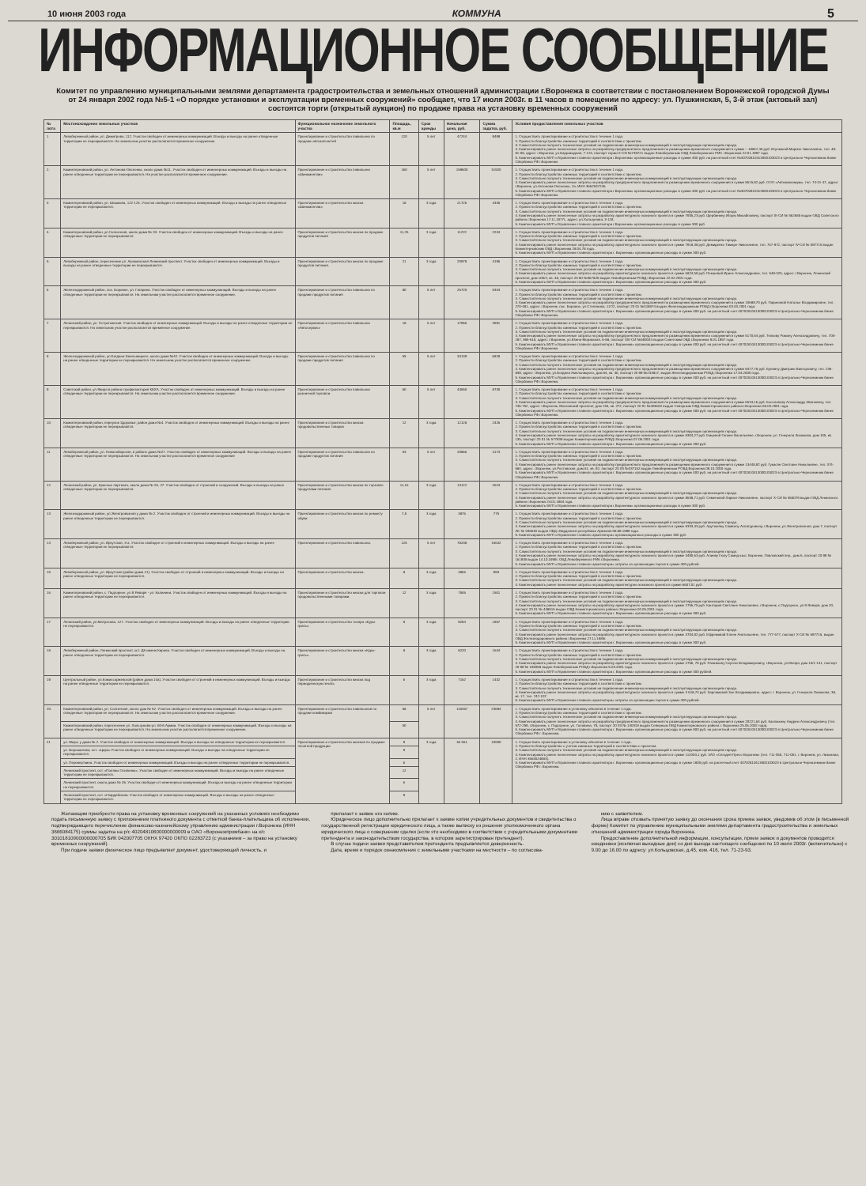10 июня 2003 года КОММУНА 5
ИНФОРМАЦИОННОЕ СООБЩЕНИЕ
Комитет по управлению муниципальными землями департамента градостроительства и земельных отношений администрации г.Воронежа в соответствии с постановлением Воронежской городской Думы от 24 января 2002 года №5-1 «О порядке установки и эксплуатации временных сооружений» сообщает, что 17 июля 2003г. в 11 часов в помещении по адресу: ул. Пушкинская, 5, 3-й этаж (актовый зал) состоятся торги (открытый аукцион) по продаже права на установку временных сооружений
| № лота | Местонахождение земельных участков | Функциональное назначение земельного участка | Площадь, кв.м | Срок аренды | Начальная цена, руб. | Сумма задатка, руб. | Условия предоставления земельных участков |
| --- | --- | --- | --- | --- | --- | --- | --- |
| 1 | Левобережный район, ул. Димитрова, 112. Участок свободен от инженерных коммуникаций. Въезды и выезды на ранее отведенные территории не перекрываются. На земельном участке располагается временное сооружение. | Проектирование и строительство павильона по продаже автозапчастей | 120 | 5 лет | 47244 | 9499 | 1. Осуществить проектирование и строительство в течение 1 года. 2. Провести благоустройство смежных территорий в соответствии с проектом. 3. Самостоятельно получить технические условия на подключение инженерных коммуникаций в эксплуатирующих организациях города. 4. Компенсировать ранее понесенные затраты на разработку предпроектного предложения по размещению временного сооружения в сумме – 18847,46 руб. Втулкиной Марине Николаевне, тел. 48-91-08, адрес: г.Воронеж, ул.Баррикадная, 7-123, паспорт серии Х-СN №735721 выдан Левобережным ОВД Левобережного РИС г.Воронежа 22.01.1997 года. 5. Компенсировать МУП «Управление главного архитектора г.Воронежа» организационные расходы в сумме 400 руб. на расчетный счет №40702810413000103023 в Центрально-Черноземном банке Сбербанка РФ г.Воронежа |
| 2. | Коминтерновский район, ул. Антонова-Овсеенко, около дома №11. Участок свободен от инженерных коммуникаций. Въезды и выезды на ранее отведенные территории не перекрываются. На участке располагается временное сооружение. | Проектирование и строительство павильона «Шиномонтаж» | 160 | 5 лет | 159600 | 31920 | 1. Осуществить проектирование и строительство в течение 1 года. 2. Провести благоустройство смежных территорий в соответствии с проектом. 3. Самостоятельно получить технические условия на подключение инженерных коммуникаций в эксплуатирующих организациях города. 4. Компенсировать ранее понесенные затраты на разработку предпроектного предложения по размещению временного сооружения в сумме 8515,92 руб. ООО «Автомаксимум», тел. 74-31-47, адрес: г.Воронеж, ул.Антонова-Овсеенко, 2а, ИНН 3662047246. 5. Компенсировать МУП «Управление главного архитектора г.Воронежа» организационные расходы в сумме 400 руб. на расчетный счет №40702810413000103023 в Центрально-Черноземном банке Сбербанка РФ г.Воронежа. |
| 3 | Коминтерновский район, ул. Шишкова, 122-124. Участок свободен от инженерных коммуникаций. Въезды и выезды на ранее отведенные территории не перекрываются. | Проектирование и строительство киоска «Шиномонтаж» | 18 | 3 года | 21726 | 4345 | 1. Осуществить проектирование и строительство в течение 1 года. 2. Провести благоустройство смежных территорий в соответствии с проектом. 3. Самостоятельно получить технические условия на подключение инженерных коммуникаций в эксплуатирующих организациях города. 4. Компенсировать ранее понесенные затраты на разработку архитектурного эскизного проекта в сумме 7935,23 руб. Щербинину Игорю Михайловичу, паспорт III-СИ № 562685 выдан ОВД Советского района г.Воронежа 17.11.1977г., адрес: ул.Хользунова, 3-128. 5. Компенсировать МУП «Управление главного архитектора г.Воронежа» организационные расходы в сумме 300 руб |
| 4. | Коминтерновский район, ул.Солнечная, около дома № 33. Участок свободен от инженерных коммуникаций. Въезды и выезды на ранее отведенные территории не перекрываются. | Проектирование и строительство киоска по продаже продуктов питания | 11,25 | 3 года | 11222 | 2244 | 1. Осуществить проектирование и строительство в течение 1 года. 2. Провести благоустройство смежных территорий в соответствии с проектом. 3. Самостоятельно получить технические условия на подключение инженерных коммуникаций в эксплуатирующих организациях города. 4. Компенсировать ранее понесенные затраты на разработку архитектурного эскизного проекта в сумме 7918,38 руб. Демиденко Тамаре Николаевне, тел. 747-972, паспорт IV-СИ № 597715 выдан Коминтерновским ОВД г.Воронежа 28.04.78 года. 5. Компенсировать МУП «Управление главного архитектора г. Воронежа» организационные расходы в сумме 300 руб. |
| 5. | Левобережный район, пересечение ул. Арзамасская-Ленинский проспект. Участок свободен от инженерных коммуникаций. Въезды и выезды на ранее отведенные территории не перекрываются. | Проектирование и строительство киоска по продаже продуктов питания. | 21 | 3 года | 20979 | 4196 | 1. Осуществить проектирование и строительство в течение 1 года. 2. Провести благоустройство смежных территорий в соответствии с проектом. 3. Самостоятельно получить технические условия на подключение инженерных коммуникаций в эксплуатирующих организациях города. 4. Компенсировать ранее понесенные затраты на разработку архитектурного эскизного проекта в сумме 6824,58 руб. Пекшевой Ирине Александровне, тел. 548-325, адрес: г.Воронеж, Ленинский проспект, дом 105/2, кв. 48, паспорт 20 00 №367820 выдан Левобережным РОВД г.Воронежа 22.02.2001 года. 5. Компенсировать МУП «Управление главного архитектора г. Воронежа» организационные расходы в сумме 300 руб. |
| 6 | Железнодорожный район, пос. Боровое, ул. Гагарина. Участок свободен от инженерных коммуникаций. Въезды и выезды на ранее отведенные территории не перекрываются. На земельном участке располагается временное сооружение. | Проектирование и строительство павильона по продаже продуктов питания | 80 | 5 лет | 26720 | 5344 | 1. Осуществить проектирование и строительство в течение 1 года. 2. Провести благоустройство смежных территорий в соответствии с проектом. 3. Самостоятельно получить технические условия на подключение инженерных коммуникаций в эксплуатирующих организациях города. 4. Компенсировать ранее понесенные затраты на разработку предпроектного предложения по размещению временного сооружения в сумме 10689,70 руб. Париновой Наталье Владимировне, тел. 270-481, адрес: г.Воронеж, пос. Боровое, ул.Степанова, 117/2, паспорт 20 01 №418874 выдан Железнодорожным РОВД г.Воронежа 03.04.2001 года. 5. Компенсировать МУП «Управление главного архитектора г. Воронежа» организационные расходы в сумме 400 руб. на расчетный счет 40702810413000103023 в Центрально-Черноземном банке Сбербанка РФ г.Воронежа. |
| 7 | Ленинский район, ул. Острогожская. Участок свободен от инженерных коммуникаций. Въезды и выезды на ранее отведенные территории не перекрываются. На земельном участке располагается временное сооружение. | Проектирование и строительство павильона «Автосервис» | 18 | 5 лет | 17955 | 3591 | 1. Осуществить проектирование и строительство в течение 1 года. 2. Провести благоустройство смежных территорий в соответствии с проектом. 3. Самостоятельно получить технические условия на подключение инженерных коммуникаций в эксплуатирующих организациях города. 4. Компенсировать ранее понесенные затраты на разработку предпроектного предложения по размещению временного сооружения в сумме 5170,54 руб. Телкову Роману Александровичу, тел. 705-287, 596-616, адрес: г.Воронеж, ул.Южно-Моравская, 6-88, паспорт XIII-СИ №694044 выдан Советским ОВД г.Воронежа 9.01.1997 года. 5. Компенсировать МУП «Управление главного архитектора г. Воронежа» организационные расходы в сумме 400 руб. на расчетный счет 40702810413000103023 в Центрально-Черноземном банке Сбербанка РФ г.Воронежа. |
| 8 | Железнодорожный район, ул.Богдана Хмельницкого, около дома №42. Участок свободен от инженерных коммуникаций. Въезды и выезды на ранее отведенные территории не перекрываются. На земельном участке располагается временное сооружение. | Проектирование и строительство павильона по продаже продуктов питания | 55 | 5 лет | 34139 | 6828 | 1. Осуществить проектирование и строительство в течение 1 года. 2. Провести благоустройство смежных территорий в соответствии с проектом. 3. Самостоятельно получить технические условия на подключение инженерных коммуникаций в эксплуатирующих организациях города. 4. Компенсировать ранее понесенные затраты на разработку предпроектного предложения по размещению временного сооружения в сумме 9477,78 руб. Буевичу Дмитрию Викторовичу, тел. 236-839, адрес: г.Воронеж, ул.Богдана Хмельницкого, дом 64, кв. 46, паспорт 20 99 №233817, выдан Железнодорожным РОВД г.Воронежа 17.04.2000 года. 5. Компенсировать МУП «Управление главного архитектора г. Воронежа» организационные расходы в сумме 400 руб. на расчетный счет 40702810413000103023 в Центрально-Черноземном банке Сбербанка РФ г.Воронежа. |
| 9 | Советский район, ул.Якира в районе профилактория КБХА. Участок свободен от инженерных коммуникаций. Въезды и выезды на ранее отведенные территории не перекрываются. На земельном участке располагается временное сооружение. | Проектирование и строительство павильона розничной торговли. | 60 | 5 лет | 43650 | 8730 | 1. Осуществить проектирование и строительство в течение 1 года. 2. Провести благоустройство смежных территорий в соответствии с проектом 3. Самостоятельно получить технические условия на подключение инженерных коммуникаций в эксплуатирующих организациях города. 4. Компенсировать ранее понесенные затраты на разработку предпроектного предложения по размещению временного сооружения в сумме 6534,16 руб. Косолапову Александру Ивановичу, тел. 746-752, адрес: г.Воронеж, Московский проспект, дом 153, кв. 272, паспорт 20 01 №408182 выдан Северным ОВД Коминтерновского района г.Воронежа 08.04.2001 года. 5. Компенсировать МУП «Управление главного архитектора г. Воронежа» организационные расходы в сумме 400 руб. на расчетный счет 40702810413000103023 в Центрально-Черноземном банке Сбербанка РФ г.Воронежа. |
| 10 | Коминтерновский район, переулок Здоровья, район дома №4. Участок свободен от инженерных коммуникаций. Въезды и выезды на ранее отведенные территории не перекрываются. | Проектирование и строительство киоска продовольственных товаров | 12 | 3 года | 12128 | 2426 | 1. Осуществить проектирование и строительство в течение 1 года. 2. Провести благоустройство смежных территорий в соответствии с проектом. 3. Самостоятельно получить технические условия на подключение инженерных коммуникаций в эксплуатирующих организациях города. 4. Компенсировать ранее понесенные затраты на разработку архитектурного эскизного проекта в сумме 8304,27 руб. Емцевой Галине Васильевне, г.Воронеж, ул. Генерала Лизюкова, дом 105, кв. 135, паспорт 20 01 № 577939 выдан Коминтерновским РУВД г.Воронежа 07.08.2001 года. 5. Компенсировать МУП «Управление главного архитектора г. Воронежа» организационные расходы в сумме 300 руб. |
| 11 | Левобережный район, ул. Новосибирская, в районе дома №27. Участок свободен от инженерных коммуникаций. Въезды и выезды на ранее отведенные территории не перекрываются. На земельном участке располагается временное сооружение | Проектирование и строительство павильона по продаже продуктов питания | 53 | 5 лет | 20866 | 4173 | 1. Осуществить проектирование и строительство в течение 1 года. 2. Провести благоустройство смежных территорий в соответствии с проектом. 3. Самостоятельно получить технические условия на подключение инженерных коммуникаций в эксплуатирующих организациях города. 4. Компенсировать ранее понесенные затраты на разработку предпроектного предложения по размещению временного сооружения в сумме 13448,92 руб. Гукасян Светлане Николаевне, тел. 374-684, адрес: г.Воронеж, ул.Ростовская, дом 61, кв. 92, паспорт 20 00 №337152 выдан Левобережным РОВД Воронежа 09.10.2000 года. 5. Компенсировать МУП «Управление главного архитектора г. Воронежа» организационные расходы в сумме 400 руб. на расчетный счет 40702810413000103023 в Центрально-Черноземном банке Сбербанка РФ г.Воронежа. |
| 12 | Ленинский район, ул. Красных партизан, около дома № 26, 27. Участок свободен от строений и сооружений. Въезды и выезды на ранее отведенные территории не перекрываются. | Проектирование и строительство киоска по торговле продуктами питания. | 11,16 | 3 года | 13122 | 2624 | 1. Осуществить проектирование и строительство в течение 1 года. 2. Провести благоустройство смежных территорий в соответствии с проектом. 3. Самостоятельно получить технические условия на подключение инженерных коммуникаций в эксплуатирующих организациях города. 4. Компенсировать ранее понесенные затраты на разработку архитектурного эскизного проекта в сумме 8638,71 руб. Семеновой Ларисе Николаевне, паспорт Х-СИ № 555079 выдан ОВД Ленинского района г.Воронежа 24.01.1984 года. 5. Компенсировать МУП «Управление главного архитектора г.Воронежа» организационные расходы в сумме 300 руб. |
| 13 | Железнодорожный район, ул.Электровозная у дома № 2. Участок свободен от строений и инженерных коммуникаций. Въезды и выезды на ранее отведенные территории не перекрываются. | Проектирование и строительство киоска по ремонту обуви | 7,5 | 3 года | 3876 | 775 | 1. Осуществить проектирование и строительство в течение 1 года. 2. Провести благоустройство смежных территорий в соответствии с проектом. 3. Самостоятельно получить технические условия на подключение инженерных коммуникаций в эксплуатирующих организациях города. 4. Компенсировать ранее понесенные затраты на разработку архитектурного эскизного проекта в сумме 8333,43 руб. Арутюняну Самвелу Аспатуровичу, г.Воронеж, ул.Электровозная, дом 7, паспорт АЕ № 048630 выдан ОВД г.Варденися республика Армения 09.09.1999 года. 5. Компенсировать МУП «Управление главного архитектора» организационные расходы в сумме 300 руб. |
| 14 | Левобережный район, ул. Иркутская, 3-а. Участок свободен от строений и инженерных коммуникаций. Въезды и выезды на ранее отведенные территории не перекрываются. | Проектирование и строительство павильона. | 126 | 5 лет | 78208 | 15642 | 1. Осуществить проектирование и строительство в течение 1 года. 2. Провести благоустройство смежных территорий в соответствии с проектом. 3. Самостоятельно получить технические условия на подключение инженерных коммуникаций в эксплуатирующих организациях города. 4. Компенсировать ранее понесенные затраты на разработку архитектурного эскизного проекта в сумме 3480,63 руб. Алиеву Гюлу Самед кзыг. Воронеж, Павловский пер., дом 6, паспорт 20 99 № 161939 выдан 14.10.1999г. ОВД Левобережного РИК г.Воронежа. 5. Компенсировать МУП «Управление главного архитектора» затраты за организацию торгов в сумме 400 рублей. |
| 15 | Левобережный район, ул. Иркутская (район дома 21). Участок свободен от строений и инженерных коммуникаций. Въезды и выезды на ранее отведенные территории не перекрываются. | Проектирование и строительство киоска. | 8 | 3 года | 4966 | 993 | 1. Осуществить проектирование и строительство в течение 1 года. 2. Провести благоустройство смежных территорий в соответствии с проектом. 3. Самостоятельно получить технические условия на подключение инженерных коммуникаций в эксплуатирующих организациях города. 4. Компенсировать ранее понесенные затраты на разработку архитектурно-эскизного проекта в сумме 6607,01 руб. |
| 16 | Коминтерновский район, с. Подгорное, ул.9 Января - ул. Калинина. Участок свободен от инженерных коммуникаций. Въезды и выезды на ранее отведенные территории не перекрываются. | Проектирование и строительство киоска для торговли продовольственными товарами. | 12 | 3 года | 7506 | 1501 | 1. Осуществить проектирование и строительство в течение 1 года. 2. Провести благоустройство смежных территорий в соответствии с проектом. 3. Самостоятельно получить технические условия на подключение инженерных коммуникаций в эксплуатирующих организациях города. 4. Компенсировать ранее понесенные затраты на разработку архитектурного эскизного проекта в сумме 2756,75 руб. Кантария Светлане Николаевне, г.Воронеж, с.Подгорное, ул.9 Января, дом 20, паспорт 20 01 № 448816 выдан ОВД Коминтерновского района г.Воронежа 04.05.2001 года. 5. Компенсировать МУП «Управление главного архитектора г. Воронежа» организационные расходы в сумме 300 руб. |
| 17 | Ленинский район, ул.Матросова, 127. Участок свободен от инженерных коммуникаций. Въезды и выезды на ранее отведенные территории не перекрываются. | Проектирование и строительство тонара «Куры-гриль». | 8 | 3 года | 9284 | 1857 | 1. Осуществить проектирование и строительство в течение 1 года. 2. Провести благоустройство смежных территорий в соответствии с проектом. 3. Самостоятельно получить технические условия на подключение инженерных коммуникаций в эксплуатирующих организациях города. 4. Компенсировать ранее понесенные затраты на разработку архитектурного эскизного проекта в сумме 3704,82 руб. Ефремовой Елене Анатольевне, тел. 777-677, паспорт Х-СИ № 597715, выдан ОВД Железнодорожного района г.Воронежа 27.11.1985г. 5. Компенсировать МУП «Управление главного архитектора г. Воронежа» организационные расходы в сумме 300 руб. |
| 18 | Левобережный район, Ленинский проспект, ост. ДК имени Кирова. Участок свободен от инженерных коммуникаций. Въезды и выезды на ранее отведенные территории не перекрываются. | Проектирование и строительство киоска «Куры-гриль». | 8 | 3 года | 8220 | 1644 | 1. Осуществить проектирование и строительство в течение 1 года. 2. Провести благоустройство смежных территорий в соответствии с проектом. 3. Самостоятельно получить технические условия на подключение инженерных коммуникаций в эксплуатирующих организациях города. 4. Компенсировать ранее понесенные затраты на разработку архитектурного эскизного проекта в сумме 2756, 75 руб. Размахину Сергею Владимировичу, г.Воронеж, ул.Мопра, дом 15/1-141, паспорт 20 99 № 198458 выдан Левобережным РОВД г.Воронежа 5.03.2001 года. 5. Компенсировать МУП «Управление главного архитектора г. Воронежа» организационные расходы в сумме 300 рублей. |
| 19 | Центральный район, ул.Комиссаржевской (район дома 14а). Участок свободен от строений и инженерных коммуникаций. Въезды и выезды на ранее отведенные территории не перекрываются. | Проектирование и строительство киоска под периодическую печать | 6 | 3 года | 7162 | 1432 | 1. Осуществить проектирование и строительство в течение 1 года. 2. Провести благоустройство смежных территорий в соответствии с проектом. 3. Самостоятельно получить технические условия на подключение инженерных коммуникаций в эксплуатирующих организациях города. 4. Компенсировать ранее понесенные затраты на разработку архитектурного эскизного проекта в сумме 3 618,74 руб. Харламовой Зое Владимировне, адрес: г. Воронеж, ул. Генерала Лизюкова, 38, кв. 17, тел. 742-107. 5. Компенсировать МУП «Управление главного архитектора» затраты за организацию торгов в сумме 400 рублей. |
| 20. | Коминтерновский район, ул. Солнечная, около дом № 52. Участок свободен от инженерных коммуникаций. Въезды и выезды на ранее отведенные территории не перекрываются. На земельном участке располагается временное сооружение. | Проектирование и строительство павильонов по продаже комбикорма | 68 | 5 лет | 118467 | 23694 | 1. Осуществить проектирование и установку объектов в течение 1 года. 2. Провести благоустройство смежных территорий в соответствии с проектом. 3. Самостоятельно получить технические условия на подключение инженерных коммуникаций в эксплуатирующих организациях города. 4. Компенсировать ранее понесенные затраты на разработку предпроектного предложения по размещению временного сооружения в сумме 20221,64 руб. Каклюхину Андрею Александровичу (тел. 572-259, г.Воронеж, с. Подгорное, ул. Головина, 78, паспорт 20 03 № 130319 выдан Северным ОВД Коминтерновского района г. Воронежа 25.06.2002 года). 5. Компенсировать МУП «Управление главного архитектора г. Воронежа» организационные расходы в сумме 800 руб. на расчетный счет 40702810413000103023 в Центрально-Черноземном банке Сбербанка РФ г. Воронежа. |
| | Коминтерновский район, пересечение ул. Хользунова-ул. 60-й Армии. Участок свободен от инженерных коммуникаций. Въезды и выезды на ранее отведенные территории не перекрываются. На земельном участке располагается временное сооружение. | | 50 | | | | |
| 21 | ул. Мира, у дома № 2. Участок свободен от инженерных коммуникаций. Въезды и выезды на отведенные территории не перекрываются. | Проектирование и строительство киосков по продаже печатной продукции | 9 | 3 года | 54 651 | 10930 | 1. Осуществить проектирование и установку объектов в течение 1 года. 2. Провести благоустройство с учетом смежных территорий в соответствии с проектом. 3. Самостоятельно получить технические условия на подключение инженерных коммуникаций в эксплуатирующих организациях города. 4. Компенсировать ранее понесенные затраты на разработку архитектурного эскизного проекта в сумме 112003,1 руб. ЗАО «Сегодня-Пресс-Воронеж» (тел. 711-050, 711-081, г. Воронеж, ул. Лизюкова, 2, ИНН 3663024883). 5. Компенсировать МУП «Управление главного архитектора г. Воронежа» организационные расходы в сумме 1800 руб. на расчетный счет 40702810413000103023 в Центрально-Черноземном банке Сбербанка РФ г. Воронежа. |
| | ул. Ворошилова, ост. «Цирк» Участок свободен от инженерных коммуникаций. Въезды и выезды на отведенные территории не перекрываются. | | 9 | | | | |
| | ул. Переверткина. Участок свободен от инженерных коммуникаций. Въезды и выезды на ранее отведенные территории не перекрываются. | | 6 | | | | |
| | Ленинский проспект, ост. «Поляны Осипенко». Участок свободен от инженерных коммуникаций. Въезды и выезды на ранее отведенные территории не перекрываются. | | 12 | | | | |
| | Ленинский проспект, около дома № 45. Участок свободен от инженерных коммуникаций. Въезды и выезды на ранее отведенные территории не перекрываются. | | 6 | | | | |
| | Ленинский проспект, ост. «Гвардейская» Участок свободен от инженерных коммуникаций. Въезды и выезды на ранее отведенные территории не перекрываются. | | 9 | | | | |
Желающим приобрести права на установку временных сооружений на указанных условиях необходимо подать письменную заявку с приложением платежного документа с отметкой банка-плательщика об исполнении, подтверждающего перечисление финансово-казначейскому управлению администрации г.Воронежа (ИНН 3666084175) суммы задатка на р/с 40204810600000000009 в ОАО «Воронежпромбанк» на к/с 30101810900000000705 БИК 042007705 ОКНХ 97420 ОКПО 02283723 (с указанием – за право на установку временных сооружений).
При подаче заявки физическое лицо предъявляет документ, удостоверяющий личность, и
прилагает к заявке его копию.
Юридическое лицо дополнительно прилагает к заявке копии учредительных документов и свидетельства о государственной регистрации юридического лица, а также выписку из решения уполномоченного органа юридического лица о совершении сделки (если это необходимо в соответствии с учредительными документами претендента и законодательством государства, в котором зарегистрирован претендент).
В случае подачи заявки представителем претендента предъявляется доверенность.
Дата, время и порядок ознакомления с земельными участками на местности – по согласова-
нию с заявителем.
Лица вправе отозвать принятую заявку до окончания срока приема заявок, уведомив об этом (в письменной форме) Комитет по управлению муниципальными землями департамента градостроительства и земельных отношений администрации города Воронежа.
Предоставление дополнительной информации, консультации, прием заявок и документов проводится ежедневно (исключая выходные дни) со дня выхода настоящего сообщения по 10 июля 2003г. (включительно) с 9.00 до 16.00 по адресу: ул.Кольцовская, д.45, ком. 416, тел. 71-23-93.